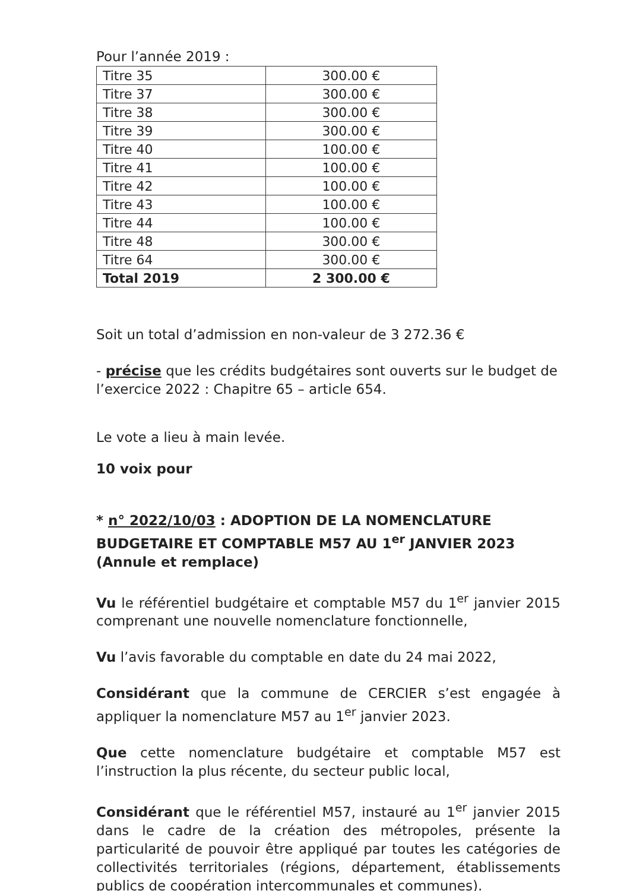Pour l’année 2019 :
| Titre 35 | 300.00 € |
| Titre 37 | 300.00 € |
| Titre 38 | 300.00 € |
| Titre 39 | 300.00 € |
| Titre 40 | 100.00 € |
| Titre 41 | 100.00 € |
| Titre 42 | 100.00 € |
| Titre 43 | 100.00 € |
| Titre 44 | 100.00 € |
| Titre 48 | 300.00 € |
| Titre 64 | 300.00 € |
| Total 2019 | 2 300.00 € |
Soit un total d’admission en non-valeur de 3 272.36 €
- précise que les crédits budgétaires sont ouverts sur le budget de l’exercice 2022 : Chapitre 65 – article 654.
Le vote a lieu à main levée.
10 voix pour
* n° 2022/10/03 : ADOPTION DE LA NOMENCLATURE BUDGETAIRE ET COMPTABLE M57 AU 1<sup>er</sup> JANVIER 2023 (Annule et remplace)
Vu le référentiel budgétaire et comptable M57 du 1<sup>er</sup> janvier 2015 comprenant une nouvelle nomenclature fonctionnelle,
Vu l’avis favorable du comptable en date du 24 mai 2022,
Considérant que la commune de CERCIER s’est engagée à appliquer la nomenclature M57 au 1<sup>er</sup> janvier 2023.
Que cette nomenclature budgétaire et comptable M57 est l’instruction la plus récente, du secteur public local,
Considérant que le référentiel M57, instauré au 1<sup>er</sup> janvier 2015 dans le cadre de la création des métropoles, présente la particularité de pouvoir être appliqué par toutes les catégories de collectivités territoriales (régions, département, établissements publics de coopération intercommunales et communes).